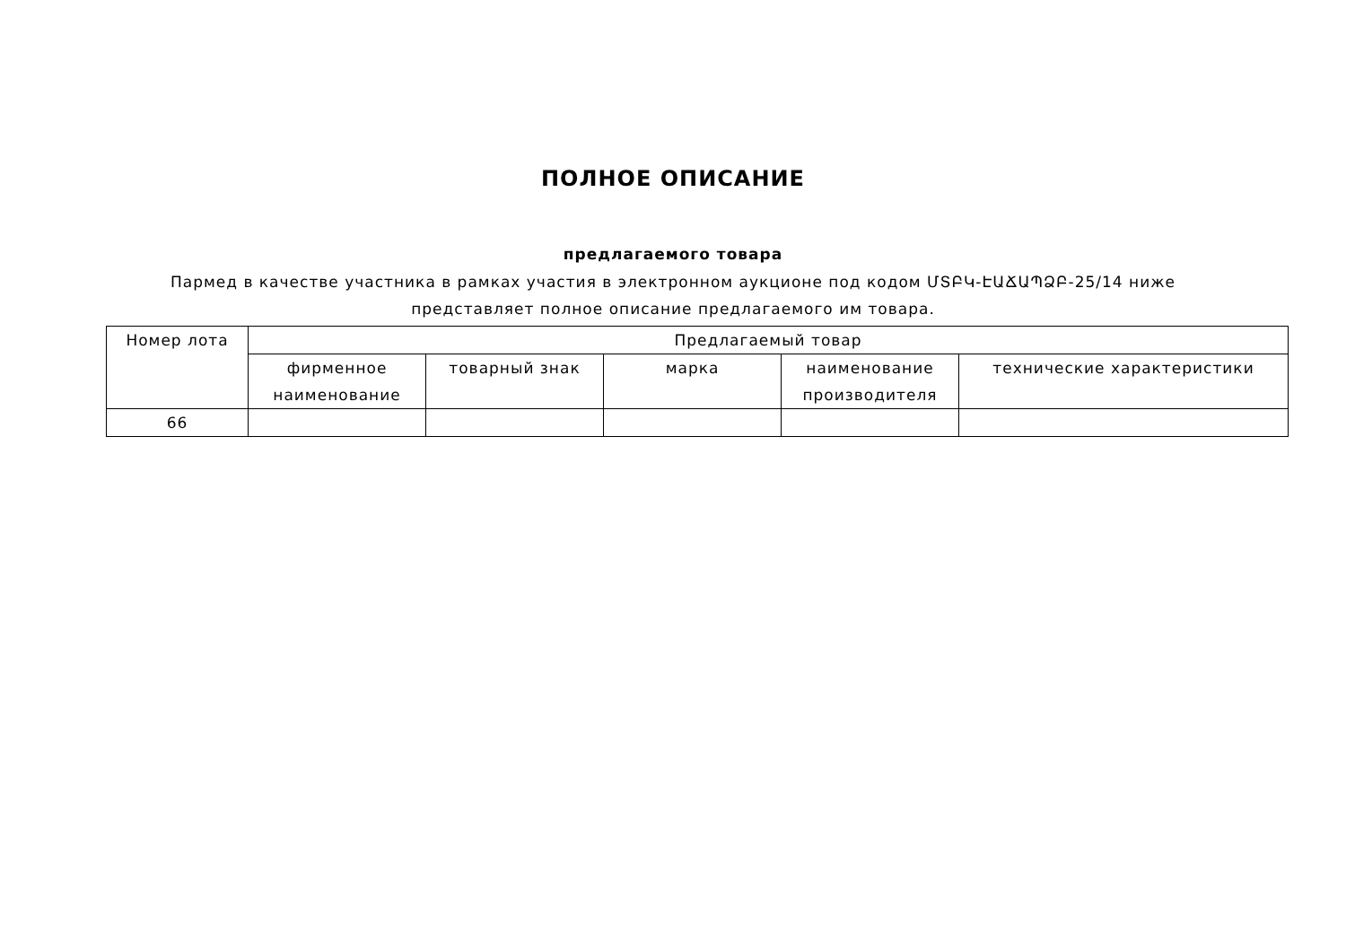ПОЛНОЕ ОПИСАНИЕ
предлагаемого товара
Пармед в качестве участника в рамках участия в электронном аукционе под кодом ՄՏԲԿ-ԷԱՃԱՊՁԲ-25/14 ниже представляет полное описание предлагаемого им товара.
| Номер лота | Предлагаемый товар | | | | |
| --- | --- | --- | --- | --- | --- |
| | фирменное наименование | товарный знак | марка | наименование производителя | технические характеристики |
| 66 | | | | | |